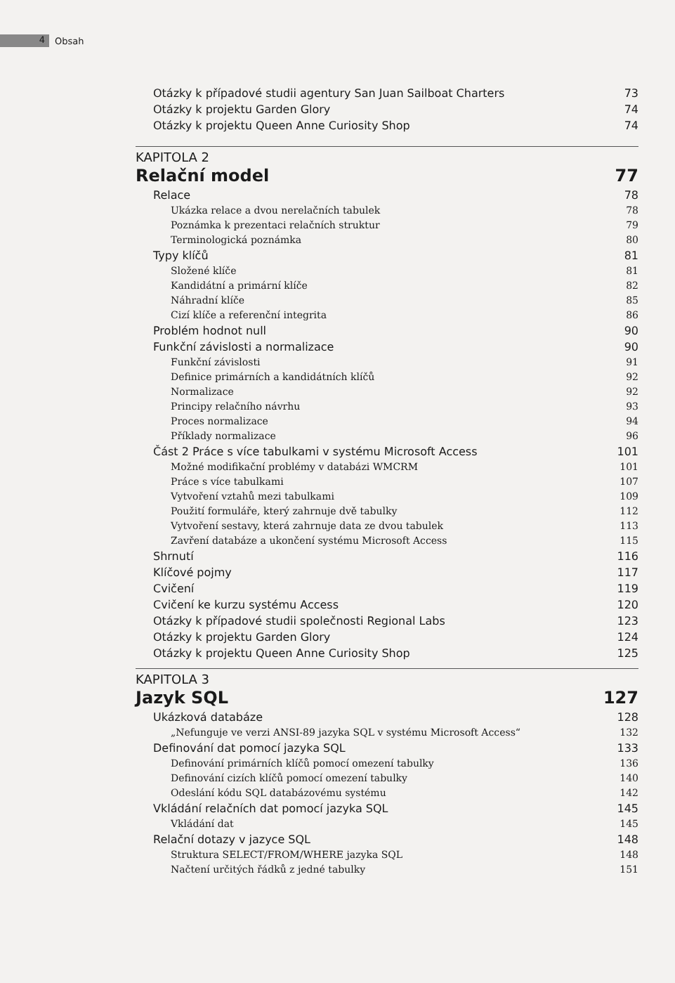4
Obsah
Otázky k případové studii agentury San Juan Sailboat Charters 73
Otázky k projektu Garden Glory 74
Otázky k projektu Queen Anne Curiosity Shop 74
KAPITOLA 2
Relační model 77
Relace 78
Ukázka relace a dvou nerelačních tabulek 78
Poznámka k prezentaci relačních struktur 79
Terminologická poznámka 80
Typy klíčů 81
Složené klíče 81
Kandidátní a primární klíče 82
Náhradní klíče 85
Cizí klíče a referenční integrita 86
Problém hodnot null 90
Funkční závislosti a normalizace 90
Funkční závislosti 91
Definice primárních a kandidátních klíčů 92
Normalizace 92
Principy relačního návrhu 93
Proces normalizace 94
Příklady normalizace 96
Část 2 Práce s více tabulkami v systému Microsoft Access 101
Možné modifikační problémy v databázi WMCRM 101
Práce s více tabulkami 107
Vytvoření vztahů mezi tabulkami 109
Použití formuláře, který zahrnuje dvě tabulky 112
Vytvoření sestavy, která zahrnuje data ze dvou tabulek 113
Zavření databáze a ukončení systému Microsoft Access 115
Shrnutí 116
Klíčové pojmy 117
Cvičení 119
Cvičení ke kurzu systému Access 120
Otázky k případové studii společnosti Regional Labs 123
Otázky k projektu Garden Glory 124
Otázky k projektu Queen Anne Curiosity Shop 125
KAPITOLA 3
Jazyk SQL 127
Ukázková databáze 128
„Nefunguje ve verzi ANSI-89 jazyka SQL v systému Microsoft Access“132
Definování dat pomocí jazyka SQL 133
Definování primárních klíčů pomocí omezení tabulky 136
Definování cizích klíčů pomocí omezení tabulky 140
Odeslání kódu SQL databázovému systému 142
Vkládání relačních dat pomocí jazyka SQL 145
Vkládání dat 145
Relační dotazy v jazyce SQL 148
Struktura SELECT/FROM/WHERE jazyka SQL 148
Načtení určitých řádků z jedné tabulky 151